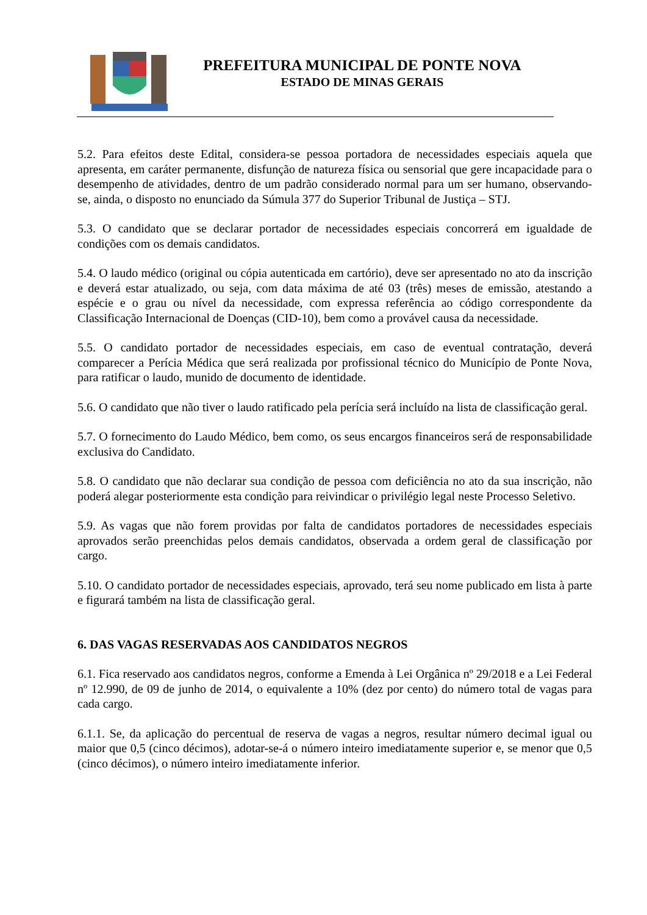PREFEITURA MUNICIPAL DE PONTE NOVA
ESTADO DE MINAS GERAIS
5.2. Para efeitos deste Edital, considera-se pessoa portadora de necessidades especiais aquela que apresenta, em caráter permanente, disfunção de natureza física ou sensorial que gere incapacidade para o desempenho de atividades, dentro de um padrão considerado normal para um ser humano, observando-se, ainda, o disposto no enunciado da Súmula 377 do Superior Tribunal de Justiça – STJ.
5.3. O candidato que se declarar portador de necessidades especiais concorrerá em igualdade de condições com os demais candidatos.
5.4. O laudo médico (original ou cópia autenticada em cartório), deve ser apresentado no ato da inscrição e deverá estar atualizado, ou seja, com data máxima de até 03 (três) meses de emissão, atestando a espécie e o grau ou nível da necessidade, com expressa referência ao código correspondente da Classificação Internacional de Doenças (CID-10), bem como a provável causa da necessidade.
5.5. O candidato portador de necessidades especiais, em caso de eventual contratação, deverá comparecer a Perícia Médica que será realizada por profissional técnico do Município de Ponte Nova, para ratificar o laudo, munido de documento de identidade.
5.6. O candidato que não tiver o laudo ratificado pela perícia será incluído na lista de classificação geral.
5.7. O fornecimento do Laudo Médico, bem como, os seus encargos financeiros será de responsabilidade exclusiva do Candidato.
5.8. O candidato que não declarar sua condição de pessoa com deficiência no ato da sua inscrição, não poderá alegar posteriormente esta condição para reivindicar o privilégio legal neste Processo Seletivo.
5.9. As vagas que não forem providas por falta de candidatos portadores de necessidades especiais aprovados serão preenchidas pelos demais candidatos, observada a ordem geral de classificação por cargo.
5.10. O candidato portador de necessidades especiais, aprovado, terá seu nome publicado em lista à parte e figurará também na lista de classificação geral.
6. DAS VAGAS RESERVADAS AOS CANDIDATOS NEGROS
6.1. Fica reservado aos candidatos negros, conforme a Emenda à Lei Orgânica nº 29/2018 e a Lei Federal nº 12.990, de 09 de junho de 2014, o equivalente a 10% (dez por cento) do número total de vagas para cada cargo.
6.1.1. Se, da aplicação do percentual de reserva de vagas a negros, resultar número decimal igual ou maior que 0,5 (cinco décimos), adotar-se-á o número inteiro imediatamente superior e, se menor que 0,5 (cinco décimos), o número inteiro imediatamente inferior.